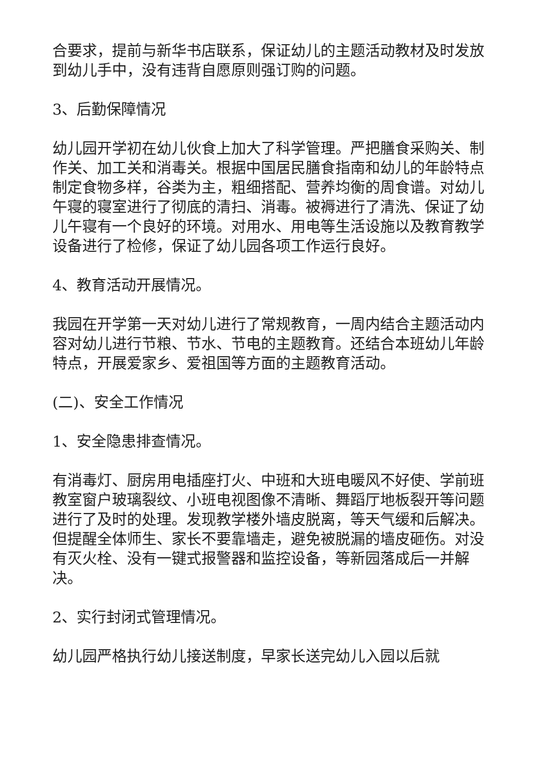合要求，提前与新华书店联系，保证幼儿的主题活动教材及时发放到幼儿手中，没有违背自愿原则强订购的问题。
3、后勤保障情况
幼儿园开学初在幼儿伙食上加大了科学管理。严把膳食采购关、制作关、加工关和消毒关。根据中国居民膳食指南和幼儿的年龄特点制定食物多样，谷类为主，粗细搭配、营养均衡的周食谱。对幼儿午寝的寝室进行了彻底的清扫、消毒。被褥进行了清洗、保证了幼儿午寝有一个良好的环境。对用水、用电等生活设施以及教育教学设备进行了检修，保证了幼儿园各项工作运行良好。
4、教育活动开展情况。
我园在开学第一天对幼儿进行了常规教育，一周内结合主题活动内容对幼儿进行节粮、节水、节电的主题教育。还结合本班幼儿年龄特点，开展爱家乡、爱祖国等方面的主题教育活动。
(二)、安全工作情况
1、安全隐患排查情况。
有消毒灯、厨房用电插座打火、中班和大班电暖风不好使、学前班教室窗户玻璃裂纹、小班电视图像不清晰、舞蹈厅地板裂开等问题进行了及时的处理。发现教学楼外墙皮脱离，等天气缓和后解决。但提醒全体师生、家长不要靠墙走，避免被脱漏的墙皮砸伤。对没有灭火栓、没有一键式报警器和监控设备，等新园落成后一并解决。
2、实行封闭式管理情况。
幼儿园严格执行幼儿接送制度，早家长送完幼儿入园以后就